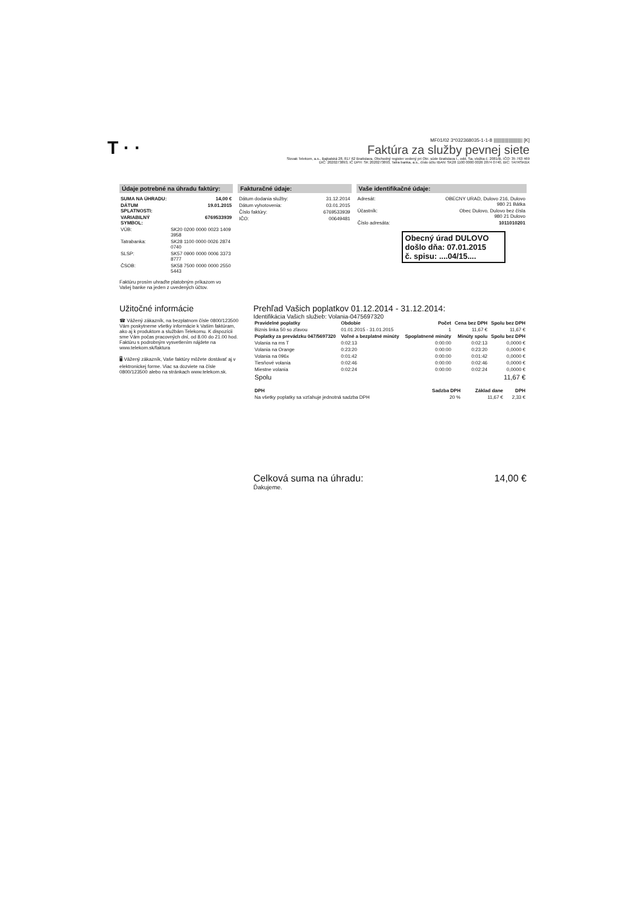T · ·
MF01/02 3*032368035-1-1-8 ||||||||||||||||||||||| [K]
Faktúra za služby pevnej siete
Slovak Telekom, a.s., Bajkalská 28, 817 62 Bratislava, Obchodný register vedený pri Okr. súde Bratislava I., odd. Sa, vložka č. 2081/B, IČO: 35 763 469
DIČ: 2020273893, IČ DPH: SK 2020273893, Tatra banka, a.s., číslo účtu IBAN: SK28 1100 0000 0026 2874 0740, BIC: TATRSKBX
Údaje potrebné na úhradu faktúry:
| SUMA NA ÚHRADU: | 14,00 € |
| --- | --- |
| DÁTUM SPLATNOSTI: | 19.01.2015 |
| VARIABILNÝ SYMBOL: | 6769533939 |
| VÚB: | SK20 0200 0000 0023 1409 3958 |
| Tatrabanka: | SK28 1100 0000 0026 2874 0740 |
| SLSP: | SK57 0900 0000 0006 3373 8777 |
| ČSOB: | SK58 7500 0000 0000 2550 5443 |
Faktúru prosím uhraďte platobným príkazom vo Vašej banke na jeden z uvedených účtov.
Fakturačné údaje:
| Dátum dodania služby: | 31.12.2014 |
| Dátum vyhotovenia: | 03.01.2015 |
| Číslo faktúry: | 6769533939 |
| IČO: | 00649481 |
Vaše identifikačné údaje:
| Adresát: | OBECNY URAD, Dulovo 216, Dulovo 980 21 Bátka |
| Účastník: | Obec Dulovo, Dulovo bez čísla 980 21 Dulovo |
| Číslo adresáta: | 1011010201 |
Obecný úrad DULOVO
došlo dňa: 07.01.2015
č. spisu: ....04/15....
Užitočné informácie
☎ Vážený zákazník, na bezplatnom čísle 0800/123500 Vám poskytneme všetky informácie k Vašim faktúram, ako aj k produktom a službám Telekomu. K dispozícii sme Vám počas pracovných dní, od 8.00 do 21.00 hod.
Faktúru s podrobným vysvetlením nájdete na www.telekom.sk/faktura
🖥 Vážený zákazník, Vaše faktúry môžete dostávať aj v elektronickej forme. Viac sa dozviete na čísle 0800/123500 alebo na stránkach www.telekom.sk.
Prehľad Vašich poplatkov 01.12.2014 - 31.12.2014:
Identifikácia Vašich služieb: Volania-0475697320
| Pravidelné poplatky | Obdobie | Počet | Cena bez DPH | Spolu bez DPH |
| --- | --- | --- | --- | --- |
| Biznis linka 50 so zľavou | 01.01.2015 - 31.01.2015 | 1 | 11,67 € | 11,67 € |
| Poplatky za prevádzku 047/5697320 | Voľné a bezplatné minúty | Spoplatnené minúty | Minúty spolu | Spolu bez DPH |
| Volania na ms T | 0:02:13 | 0:00:00 | 0:02:13 | 0,0000 € |
| Volania na Orange | 0:23:20 | 0:00:00 | 0:23:20 | 0,0000 € |
| Volania na 096x | 0:01:42 | 0:00:00 | 0:01:42 | 0,0000 € |
| Tiesňové volania | 0:02:46 | 0:00:00 | 0:02:46 | 0,0000 € |
| Miestne volania | 0:02:24 | 0:00:00 | 0:02:24 | 0,0000 € |
| Spolu | | | | 11,67 € |
| DPH | Sadzba DPH | Základ dane | DPH |
| --- | --- | --- | --- |
| Na všetky poplatky sa vzťahuje jednotná sadzba DPH | 20 % | 11,67 € | 2,33 € |
Celková suma na úhradu: 14,00 €
Ďakujeme.